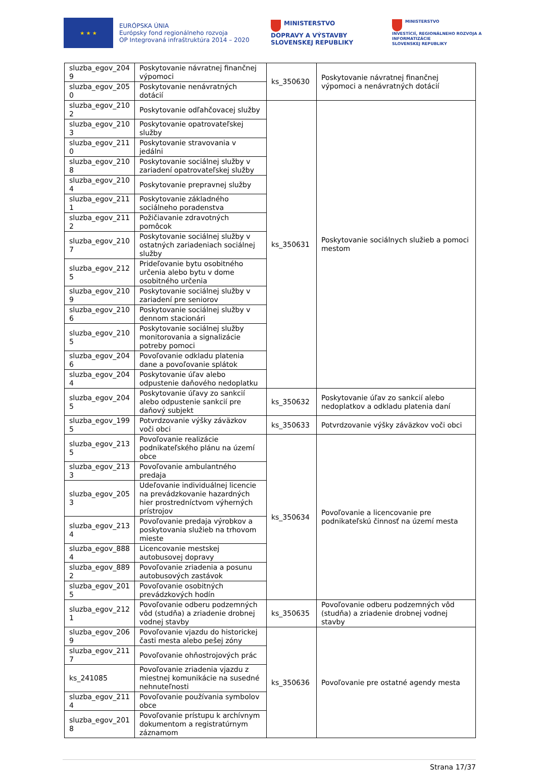★ ★ ★
EURÓPSKA ÚNIA
Európsky fond regionálneho rozvoja
OP Integrovaná infraštruktúra 2014 – 2020
MINISTERSTVO
DOPRAVY A VÝSTAVBY
SLOVENSKEJ REPUBLIKY
MINISTERSTVO
INVESTÍCIÍ, REGIONÁLNEHO ROZVOJA A INFORMATIZÁCIE
SLOVENSKEJ REPUBLIKY
| sluzba_egov_204 9 | Poskytovanie návratnej finančnej výpomoci | ks_350630 | Poskytovanie návratnej finančnej výpomoci a nenávratných dotácií |
| sluzba_egov_205 0 | Poskytovanie nenávratných dotácií | | |
| sluzba_egov_210 2 | Poskytovanie odľahčovacej služby | ks_350631 | Poskytovanie sociálnych služieb a pomoci mestom |
| sluzba_egov_210 3 | Poskytovanie opatrovateľskej služby | | |
| sluzba_egov_211 0 | Poskytovanie stravovania v jedálni | | |
| sluzba_egov_210 8 | Poskytovanie sociálnej služby v zariadení opatrovateľskej služby | | |
| sluzba_egov_210 4 | Poskytovanie prepravnej služby | | |
| sluzba_egov_211 1 | Poskytovanie základného sociálneho poradenstva | | |
| sluzba_egov_211 2 | Požičiavanie zdravotných pomôcok | | |
| sluzba_egov_210 7 | Poskytovanie sociálnej služby v ostatných zariadeniach sociálnej služby | | |
| sluzba_egov_212 5 | Prideľovanie bytu osobitného určenia alebo bytu v dome osobitného určenia | | |
| sluzba_egov_210 9 | Poskytovanie sociálnej služby v zariadení pre seniorov | | |
| sluzba_egov_210 6 | Poskytovanie sociálnej služby v dennom stacionári | | |
| sluzba_egov_210 5 | Poskytovanie sociálnej služby monitorovania a signalizácie potreby pomoci | | |
| sluzba_egov_204 6 | Povoľovanie odkladu platenia dane a povoľovanie splátok | | |
| sluzba_egov_204 4 | Poskytovanie úľav alebo odpustenie daňového nedoplatku | | |
| sluzba_egov_204 5 | Poskytovanie úľavy zo sankcií alebo odpustenie sankcií pre daňový subjekt | ks_350632 | Poskytovanie úľav zo sankcií alebo nedoplatkov a odkladu platenia daní |
| sluzba_egov_199 5 | Potvrdzovanie výšky záväzkov voči obci | ks_350633 | Potvrdzovanie výšky záväzkov voči obci |
| sluzba_egov_213 5 | Povoľovanie realizácie podnikateľského plánu na území obce | ks_350634 | Povoľovanie a licencovanie pre podnikateľskú činnosť na území mesta |
| sluzba_egov_213 3 | Povoľovanie ambulantného predaja | | |
| sluzba_egov_205 3 | Udeľovanie individuálnej licencie na prevádzkovanie hazardných hier prostredníctvom výherných prístrojov | | |
| sluzba_egov_213 4 | Povoľovanie predaja výrobkov a poskytovania služieb na trhovom mieste | | |
| sluzba_egov_888 4 | Licencovanie mestskej autobusovej dopravy | | |
| sluzba_egov_889 2 | Povoľovanie zriadenia a posunu autobusových zastávok | | |
| sluzba_egov_201 5 | Povoľovanie osobitných prevádzkových hodín | | |
| sluzba_egov_212 1 | Povoľovanie odberu podzemných vôd (studňa) a zriadenie drobnej vodnej stavby | ks_350635 | Povoľovanie odberu podzemných vôd (studňa) a zriadenie drobnej vodnej stavby |
| sluzba_egov_206 9 | Povoľovanie vjazdu do historickej časti mesta alebo pešej zóny | ks_350636 | Povoľovanie pre ostatné agendy mesta |
| sluzba_egov_211 7 | Povoľovanie ohňostrojových prác | | |
| ks_241085 | Povoľovanie zriadenia vjazdu z miestnej komunikácie na susedné nehnuteľnosti | | |
| sluzba_egov_211 4 | Povoľovanie používania symbolov obce | | |
| sluzba_egov_201 8 | Povoľovanie prístupu k archívnym dokumentom a registratúrnym záznamom | | |
Strana 17/37